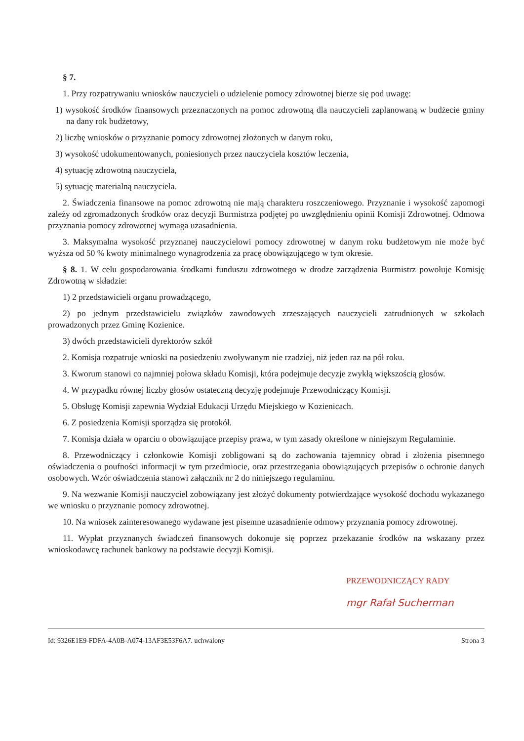§ 7.
1. Przy rozpatrywaniu wniosków nauczycieli o udzielenie pomocy zdrowotnej bierze się pod uwagę:
1) wysokość środków finansowych przeznaczonych na pomoc zdrowotną dla nauczycieli zaplanowaną w budżecie gminy na dany rok budżetowy,
2) liczbę wniosków o przyznanie pomocy zdrowotnej złożonych w danym roku,
3) wysokość udokumentowanych, poniesionych przez nauczyciela kosztów leczenia,
4) sytuację zdrowotną nauczyciela,
5) sytuację materialną nauczyciela.
2. Świadczenia finansowe na pomoc zdrowotną nie mają charakteru roszczeniowego. Przyznanie i wysokość zapomogi zależy od zgromadzonych środków oraz decyzji Burmistrza podjętej po uwzględnieniu opinii Komisji Zdrowotnej. Odmowa przyznania pomocy zdrowotnej wymaga uzasadnienia.
3. Maksymalna wysokość przyznanej nauczycielowi pomocy zdrowotnej w danym roku budżetowym nie może być wyższa od 50 % kwoty minimalnego wynagrodzenia za pracę obowiązującego w tym okresie.
§ 8. 1. W celu gospodarowania środkami funduszu zdrowotnego w drodze zarządzenia Burmistrz powołuje Komisję Zdrowotną w składzie:
1) 2 przedstawicieli organu prowadzącego,
2) po jednym przedstawicielu związków zawodowych zrzeszających nauczycieli zatrudnionych w szkołach prowadzonych przez Gminę Kozienice.
3) dwóch przedstawicieli dyrektorów szkół
2. Komisja rozpatruje wnioski na posiedzeniu zwoływanym nie rzadziej, niż jeden raz na pół roku.
3. Kworum stanowi co najmniej połowa składu Komisji, która podejmuje decyzje zwykłą większością głosów.
4. W przypadku równej liczby głosów ostateczną decyzję podejmuje Przewodniczący Komisji.
5. Obsługę Komisji zapewnia Wydział Edukacji Urzędu Miejskiego w Kozienicach.
6. Z posiedzenia Komisji sporządza się protokół.
7. Komisja działa w oparciu o obowiązujące przepisy prawa, w tym zasady określone w niniejszym Regulaminie.
8. Przewodniczący i członkowie Komisji zobligowani są do zachowania tajemnicy obrad i złożenia pisemnego oświadczenia o poufności informacji w tym przedmiocie, oraz przestrzegania obowiązujących przepisów o ochronie danych osobowych. Wzór oświadczenia stanowi załącznik nr 2 do niniejszego regulaminu.
9. Na wezwanie Komisji nauczyciel zobowiązany jest złożyć dokumenty potwierdzające wysokość dochodu wykazanego we wniosku o przyznanie pomocy zdrowotnej.
10. Na wniosek zainteresowanego wydawane jest pisemne uzasadnienie odmowy przyznania pomocy zdrowotnej.
11. Wypłat przyznanych świadczeń finansowych dokonuje się poprzez przekazanie środków na wskazany przez wnioskodawcę rachunek bankowy na podstawie decyzji Komisji.
PRZEWODNICZĄCY RADY
mgr Rafał Sucherman
Id: 9326E1E9-FDFA-4A0B-A074-13AF3E53F6A7. uchwalony Strona 3